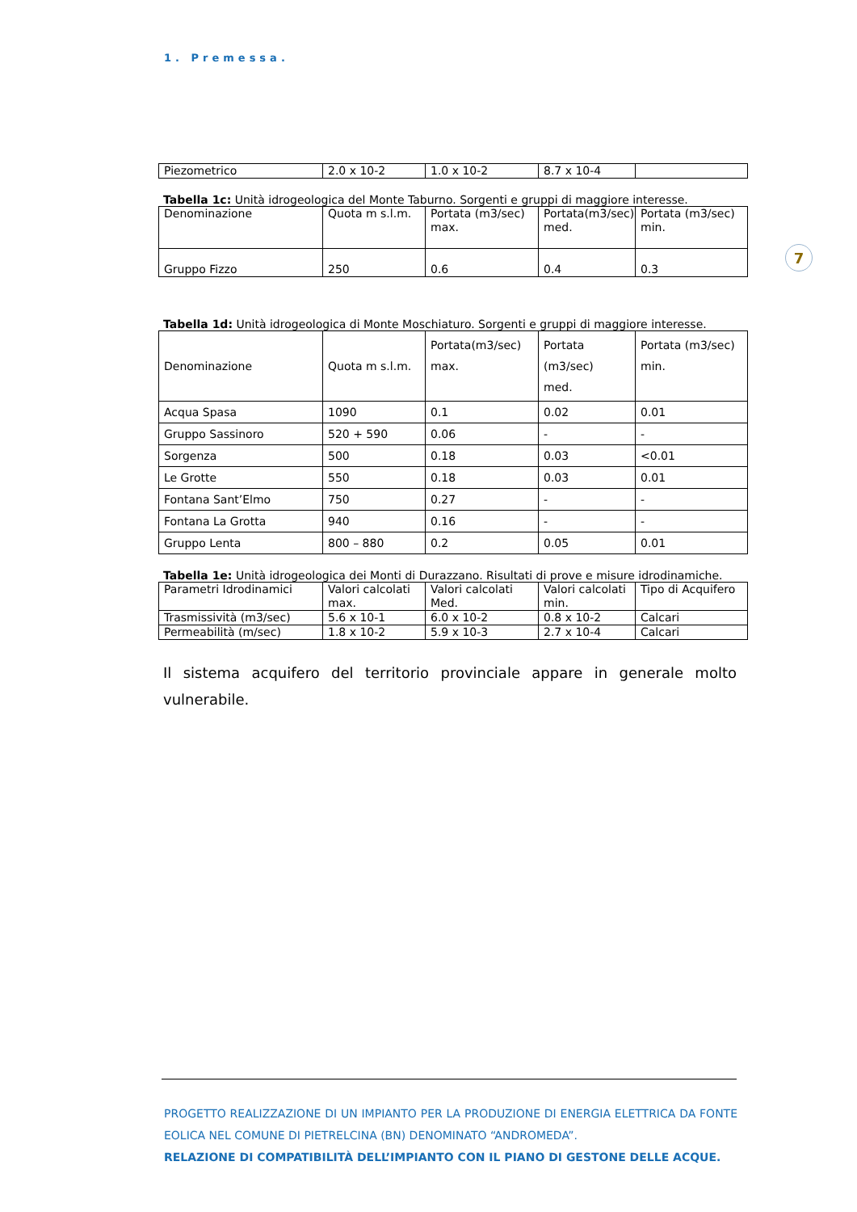1. Premessa.
7
| Piezometrico | 2.0 x 10-2 | 1.0 x 10-2 | 8.7 x 10-4 | |
Tabella 1c: Unità idrogeologica del Monte Taburno. Sorgenti e gruppi di maggiore interesse.
| Denominazione | Quota m s.l.m. | Portata (m3/sec) max. | Portata(m3/sec) med. | Portata (m3/sec) min. |
| Gruppo Fizzo | 250 | 0.6 | 0.4 | 0.3 |
Tabella 1d: Unità idrogeologica di Monte Moschiaturo. Sorgenti e gruppi di maggiore interesse.
| Denominazione | Quota m s.l.m. | Portata(m3/sec) max. | Portata (m3/sec) med. | Portata (m3/sec) min. |
| Acqua Spasa | 1090 | 0.1 | 0.02 | 0.01 |
| Gruppo Sassinoro | 520 + 590 | 0.06 | - | - |
| Sorgenza | 500 | 0.18 | 0.03 | <0.01 |
| Le Grotte | 550 | 0.18 | 0.03 | 0.01 |
| Fontana Sant’Elmo | 750 | 0.27 | - | - |
| Fontana La Grotta | 940 | 0.16 | - | - |
| Gruppo Lenta | 800 – 880 | 0.2 | 0.05 | 0.01 |
Tabella 1e: Unità idrogeologica dei Monti di Durazzano. Risultati di prove e misure idrodinamiche.
| Parametri Idrodinamici | Valori calcolati max. | Valori calcolati Med. | Valori calcolati min. | Tipo di Acquifero |
| Trasmissività (m3/sec) | 5.6 x 10-1 | 6.0 x 10-2 | 0.8 x 10-2 | Calcari |
| Permeabilità (m/sec) | 1.8 x 10-2 | 5.9 x 10-3 | 2.7 x 10-4 | Calcari |
Il sistema acquifero del territorio provinciale appare in generale molto vulnerabile.
PROGETTO REALIZZAZIONE DI UN IMPIANTO PER LA PRODUZIONE DI ENERGIA ELETTRICA DA FONTE EOLICA NEL COMUNE DI PIETRELCINA (BN) DENOMINATO “ANDROMEDA”.
RELAZIONE DI COMPATIBILITÀ DELL’IMPIANTO CON IL PIANO DI GESTONE DELLE ACQUE.